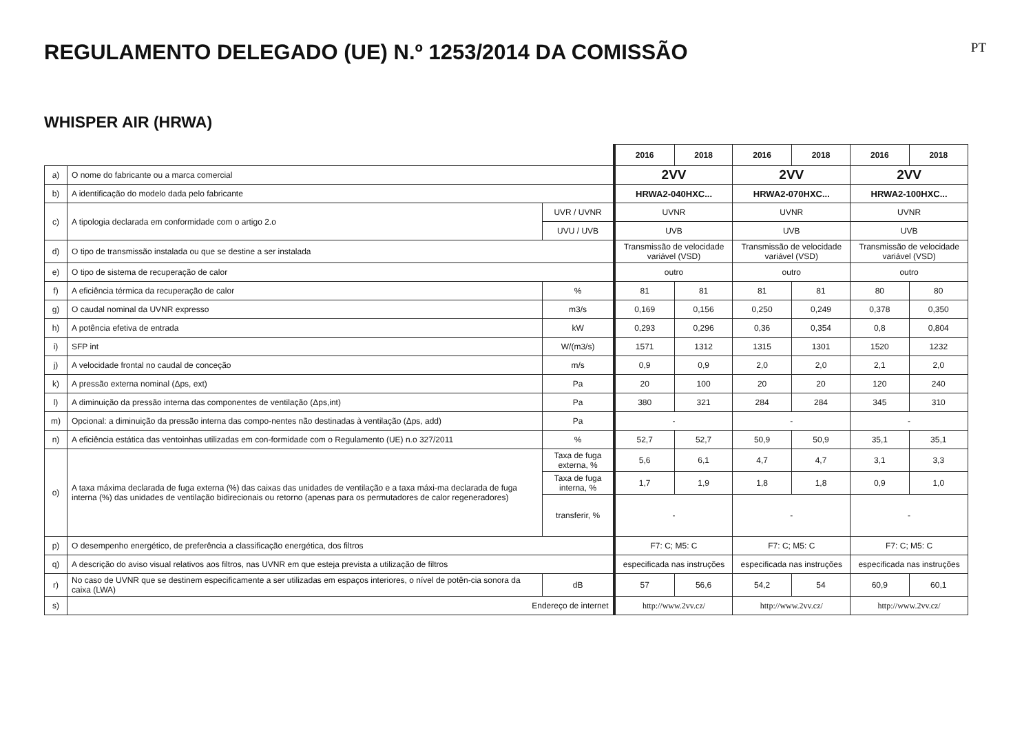REGULAMENTO DELEGADO (UE) N.º 1253/2014 DA COMISSÃO
PT
WHISPER AIR (HRWA)
| | | | 2016 | 2018 | 2016 | 2018 | 2016 | 2018 |
| a) | O nome do fabricante ou a marca comercial | | 2VV | | 2VV | | 2VV | |
| b) | A identificação do modelo dada pelo fabricante | | HRWA2-040HXC... | | HRWA2-070HXC... | | HRWA2-100HXC... | |
| c) | A tipologia declarada em conformidade com o artigo 2.o | UVR / UVNR | UVNR | | UVNR | | UVNR | |
| | | UVU / UVB | UVB | | UVB | | UVB | |
| d) | O tipo de transmissão instalada ou que se destine a ser instalada | | Transmissão de velocidade variável (VSD) | | Transmissão de velocidade variável (VSD) | | Transmissão de velocidade variável (VSD) | |
| e) | O tipo de sistema de recuperação de calor | | outro | | outro | | outro | |
| f) | A eficiência térmica da recuperação de calor | % | 81 | 81 | 81 | 81 | 80 | 80 |
| g) | O caudal nominal da UVNR expresso | m3/s | 0,169 | 0,156 | 0,250 | 0,249 | 0,378 | 0,350 |
| h) | A potência efetiva de entrada | kW | 0,293 | 0,296 | 0,36 | 0,354 | 0,8 | 0,804 |
| i) | SFP int | W/(m3/s) | 1571 | 1312 | 1315 | 1301 | 1520 | 1232 |
| j) | A velocidade frontal no caudal de conceção | m/s | 0,9 | 0,9 | 2,0 | 2,0 | 2,1 | 2,0 |
| k) | A pressão externa nominal (Δps, ext) | Pa | 20 | 100 | 20 | 20 | 120 | 240 |
| l) | A diminuição da pressão interna das componentes de ventilação (Δps,int) | Pa | 380 | 321 | 284 | 284 | 345 | 310 |
| m) | Opcional: a diminuição da pressão interna das compo-nentes não destinadas à ventilação (Δps, add) | Pa | - | | - | | - | |
| n) | A eficiência estática das ventoinhas utilizadas em con-formidade com o Regulamento (UE) n.o 327/2011 | % | 52,7 | 52,7 | 50,9 | 50,9 | 35,1 | 35,1 |
| o) | A taxa máxima declarada de fuga externa (%) das caixas das unidades de ventilação e a taxa máxi-ma declarada de fuga interna (%) das unidades de ventilação bidirecionais ou retorno (apenas para os permutadores de calor regeneradores) | Taxa de fuga externa, % | 5,6 | 6,1 | 4,7 | 4,7 | 3,1 | 3,3 |
| | | Taxa de fuga interna, % | 1,7 | 1,9 | 1,8 | 1,8 | 0,9 | 1,0 |
| | | transferir, % | - | | - | | - | |
| p) | O desempenho energético, de preferência a classificação energética, dos filtros | | F7: C; M5: C | | F7: C; M5: C | | F7: C; M5: C | |
| q) | A descrição do aviso visual relativos aos filtros, nas UVNR em que esteja prevista a utilização de filtros | | especificada nas instruções | | especificada nas instruções | | especificada nas instruções | |
| r) | No caso de UVNR que se destinem especificamente a ser utilizadas em espaços interiores, o nível de potên-cia sonora da caixa (LWA) | dB | 57 | 56,6 | 54,2 | 54 | 60,9 | 60,1 |
| s) | Endereço de internet | | http://www.2vv.cz/ | | http://www.2vv.cz/ | | http://www.2vv.cz/ | |